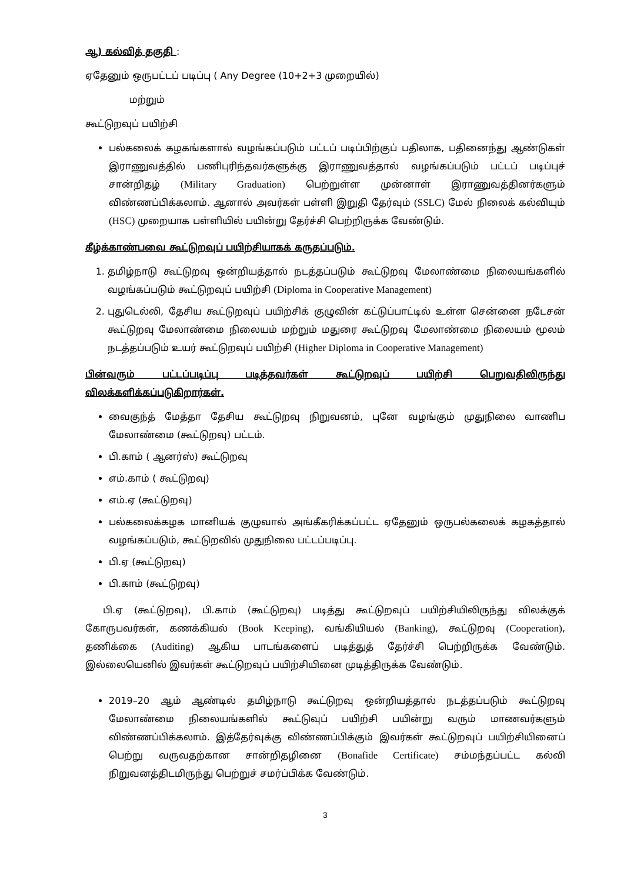ஆ) கல்வித் தகுதி :
ஏதேனும் ஒருபட்டப் படிப்பு ( Any Degree (10+2+3 முறையில்)
மற்றும்
கூட்டுறவுப் பயிற்சி
பல்கலைக் கழகங்களால் வழங்கப்படும் பட்டப் படிப்பிற்குப் பதிலாக, பதினைந்து ஆண்டுகள் இராணுவத்தில் பணிபுரிந்தவர்களுக்கு இராணுவத்தால் வழங்கப்படும் பட்டப் படிப்புச் சான்றிதழ் (Military Graduation) பெற்றுள்ள முன்னாள் இராணுவத்தினர்களும் விண்ணப்பிக்கலாம். ஆனால் அவர்கள் பள்ளி இறுதி தேர்வும் (SSLC) மேல் நிலைக் கல்வியும் (HSC) முறையாக பள்ளியில் பயின்று தேர்ச்சி பெற்றிருக்க வேண்டும்.
கீழ்க்காண்பவை கூட்டுறவுப் பயிற்சியாகக் கருதப்படும்.
1. தமிழ்நாடு கூட்டுறவு ஒன்றியத்தால் நடத்தப்படும் கூட்டுறவு மேலாண்மை நிலையங்களில் வழங்கப்படும் கூட்டுறவுப் பயிற்சி (Diploma in Cooperative Management)
2. புதுடெல்லி, தேசிய கூட்டுறவுப் பயிற்சிக் குழுவின் கட்டுப்பாட்டில் உள்ள சென்னை நடேசன் கூட்டுறவு மேலாண்மை நிலையம் மற்றும் மதுரை கூட்டுறவு மேலாண்மை நிலையம் மூலம் நடத்தப்படும் உயர் கூட்டுறவுப் பயிற்சி (Higher Diploma in Cooperative Management)
பின்வரும் பட்டப்படிப்பு படித்தவர்கள் கூட்டுறவுப் பயிற்சி பெறுவதிலிருந்து விலக்களிக்கப்படுகிறார்கள்.
வைகுந்த் மேத்தா தேசிய கூட்டுறவு நிறுவனம், புனே வழங்கும் முதுநிலை வாணிப மேலாண்மை (கூட்டுறவு) பட்டம்.
பி.காம் ( ஆனர்ஸ்) கூட்டுறவு
எம்.காம் ( கூட்டுறவு)
எம்.ஏ (கூட்டுறவு)
பல்கலைக்கழக மானியக் குழுவால் அங்கீகரிக்கப்பட்ட ஏதேனும் ஒருபல்கலைக் கழகத்தால் வழங்கப்படும், கூட்டுறவில் முதுநிலை பட்டப்படிப்பு.
பி.ஏ (கூட்டுறவு)
பி.காம் (கூட்டுறவு)
பி.ஏ (கூட்டுறவு), பி.காம் (கூட்டுறவு) படித்து கூட்டுறவுப் பயிற்சியிலிருந்து விலக்குக் கோருபவர்கள், கணக்கியல் (Book Keeping), வங்கியியல் (Banking), கூட்டுறவு (Cooperation), தணிக்கை (Auditing) ஆகிய பாடங்களைப் படித்துத் தேர்ச்சி பெற்றிருக்க வேண்டும். இல்லையெனில் இவர்கள் கூட்டுறவுப் பயிற்சியினை முடித்திருக்க வேண்டும்.
2019–20 ஆம் ஆண்டில் தமிழ்நாடு கூட்டுறவு ஒன்றியத்தால் நடத்தப்படும் கூட்டுறவு மேலாண்மை நிலையங்களில் கூட்டுவுப் பயிற்சி பயின்று வரும் மாணவர்களும் விண்ணப்பிக்கலாம். இத்தேர்வுக்கு விண்ணப்பிக்கும் இவர்கள் கூட்டுறவுப் பயிற்சியினைப் பெற்று வருவதற்கான சான்றிதழினை (Bonafide Certificate) சம்மந்தப்பட்ட கல்வி நிறுவனத்திடமிருந்து பெற்றுச் சமர்ப்பிக்க வேண்டும்.
3